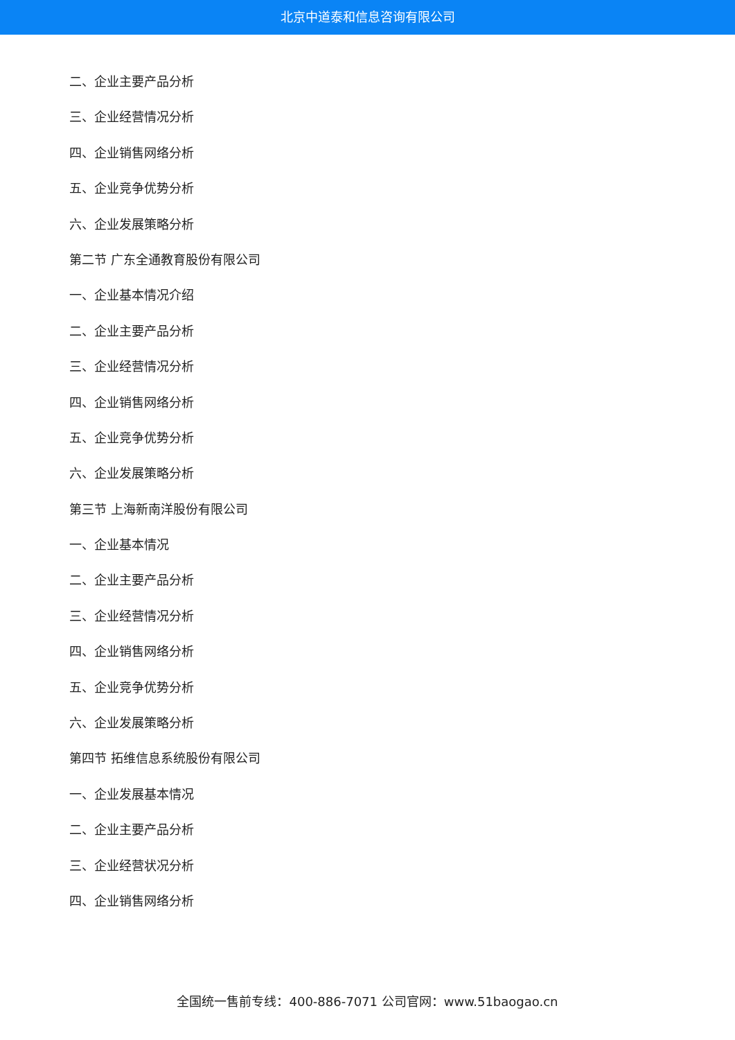北京中道泰和信息咨询有限公司
二、企业主要产品分析
三、企业经营情况分析
四、企业销售网络分析
五、企业竞争优势分析
六、企业发展策略分析
第二节 广东全通教育股份有限公司
一、企业基本情况介绍
二、企业主要产品分析
三、企业经营情况分析
四、企业销售网络分析
五、企业竞争优势分析
六、企业发展策略分析
第三节 上海新南洋股份有限公司
一、企业基本情况
二、企业主要产品分析
三、企业经营情况分析
四、企业销售网络分析
五、企业竞争优势分析
六、企业发展策略分析
第四节 拓维信息系统股份有限公司
一、企业发展基本情况
二、企业主要产品分析
三、企业经营状况分析
四、企业销售网络分析
全国统一售前专线：400-886-7071 公司官网：www.51baogao.cn